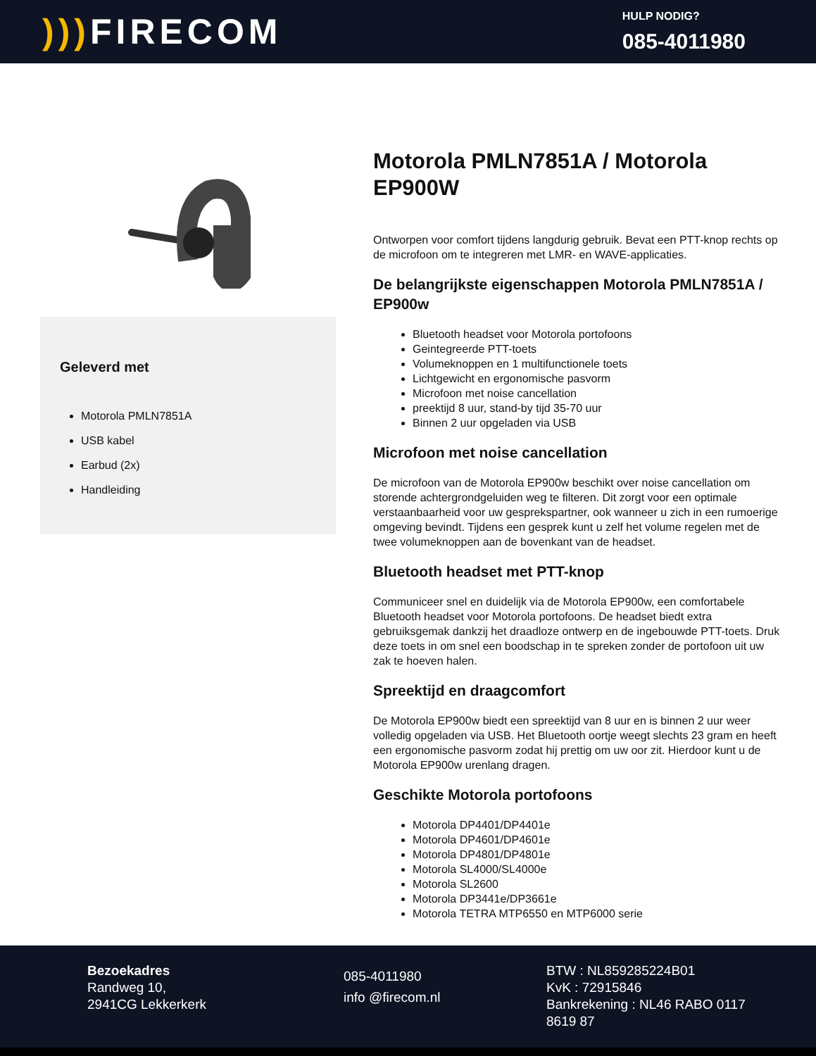))) FIRECOM
HULP NODIG?
085-4011980
Geleverd met
Motorola PMLN7851A
USB kabel
Earbud (2x)
Handleiding
Motorola PMLN7851A / Motorola EP900W
Ontworpen voor comfort tijdens langdurig gebruik. Bevat een PTT-knop rechts op de microfoon om te integreren met LMR- en WAVE-applicaties.
De belangrijkste eigenschappen Motorola PMLN7851A / EP900w
Bluetooth headset voor Motorola portofoons
Geintegreerde PTT-toets
Volumeknoppen en 1 multifunctionele toets
Lichtgewicht en ergonomische pasvorm
Microfoon met noise cancellation
preektijd 8 uur, stand-by tijd 35-70 uur
Binnen 2 uur opgeladen via USB
Microfoon met noise cancellation
De microfoon van de Motorola EP900w beschikt over noise cancellation om storende achtergrondgeluiden weg te filteren. Dit zorgt voor een optimale verstaanbaarheid voor uw gesprekspartner, ook wanneer u zich in een rumoerige omgeving bevindt. Tijdens een gesprek kunt u zelf het volume regelen met de twee volumeknoppen aan de bovenkant van de headset.
Bluetooth headset met PTT-knop
Communiceer snel en duidelijk via de Motorola EP900w, een comfortabele Bluetooth headset voor Motorola portofoons. De headset biedt extra gebruiksgemak dankzij het draadloze ontwerp en de ingebouwde PTT-toets. Druk deze toets in om snel een boodschap in te spreken zonder de portofoon uit uw zak te hoeven halen.
Spreektijd en draagcomfort
De Motorola EP900w biedt een spreektijd van 8 uur en is binnen 2 uur weer volledig opgeladen via USB. Het Bluetooth oortje weegt slechts 23 gram en heeft een ergonomische pasvorm zodat hij prettig om uw oor zit. Hierdoor kunt u de Motorola EP900w urenlang dragen.
Geschikte Motorola portofoons
Motorola DP4401/DP4401e
Motorola DP4601/DP4601e
Motorola DP4801/DP4801e
Motorola SL4000/SL4000e
Motorola SL2600
Motorola DP3441e/DP3661e
Motorola TETRA MTP6550 en MTP6000 serie
Bezoekadres
Randweg 10,
2941CG Lekkerkerk
085-4011980
info @firecom.nl
BTW : NL859285224B01
KvK : 72915846
Bankrekening : NL46 RABO 0117 8619 87